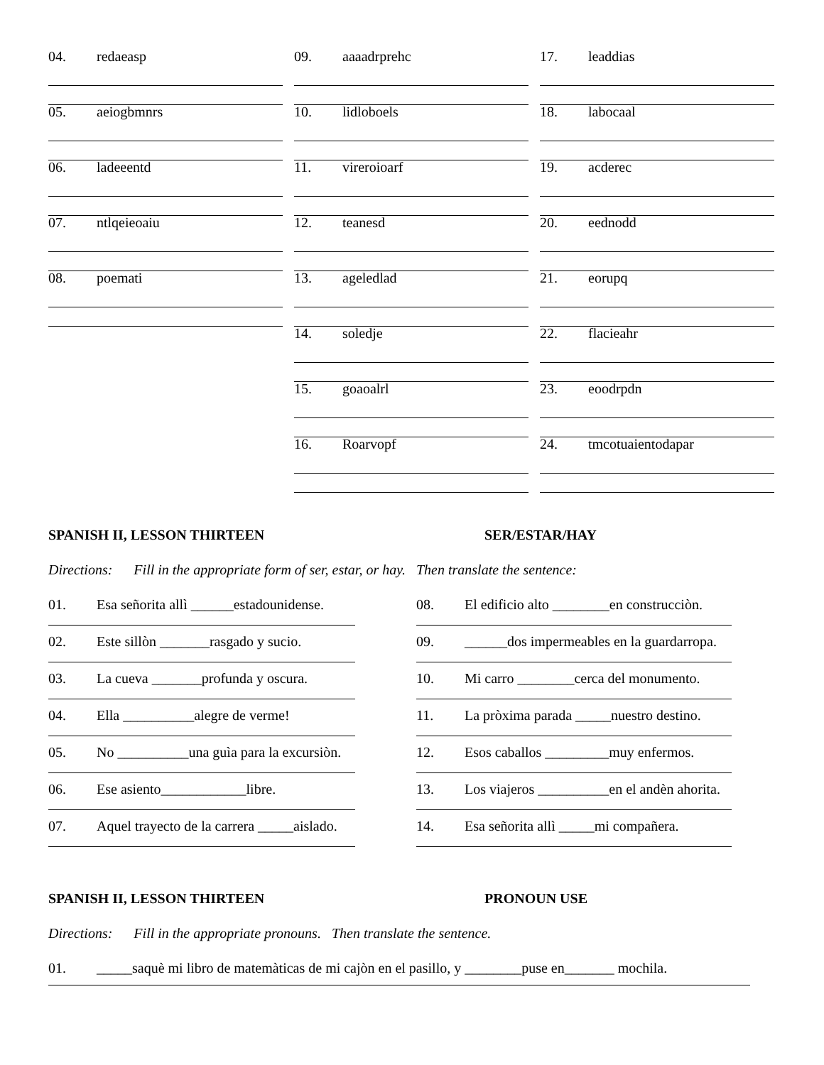04. redaeasp
05. aeiogbmnrs
06. ladeeentd
07. ntlqeieoaiu
08. poemati
09. aaaadrprehc
10. lidloboels
11. vireroioarf
12. teanesd
13. ageledlad
14. soledje
15. goaoalrl
16. Roarvopf
17. leaddias
18. labocaal
19. acderec
20. eednodd
21. eorupq
22. flacieahr
23. eoodrpdn
24. tmcotuaientodapar
SPANISH II, LESSON THIRTEEN SER/ESTAR/HAY
Directions: Fill in the appropriate form of ser, estar, or hay. Then translate the sentence:
01. Esa señorita allì ______estadounidense.
02. Este sillòn _______rasgado y sucio.
03. La cueva _______profunda y oscura.
04. Ella __________alegre de verme!
05. No __________una guìa para la excursiòn.
06. Ese asiento____________libre.
07. Aquel trayecto de la carrera _____aislado.
08. El edificio alto ________en construcciòn.
09. ______dos impermeables en la guardarropa.
10. Mi carro ________cerca del monumento.
11. La pròxima parada _____nuestro destino.
12. Esos caballos _________muy enfermos.
13. Los viajeros __________en el andèn ahorita.
14. Esa señorita allì _____mi compañera.
SPANISH II, LESSON THIRTEEN PRONOUN USE
Directions: Fill in the appropriate pronouns. Then translate the sentence.
01. _____saquè mi libro de matemàticas de mi cajòn en el pasillo, y ________puse en_______ mochila.